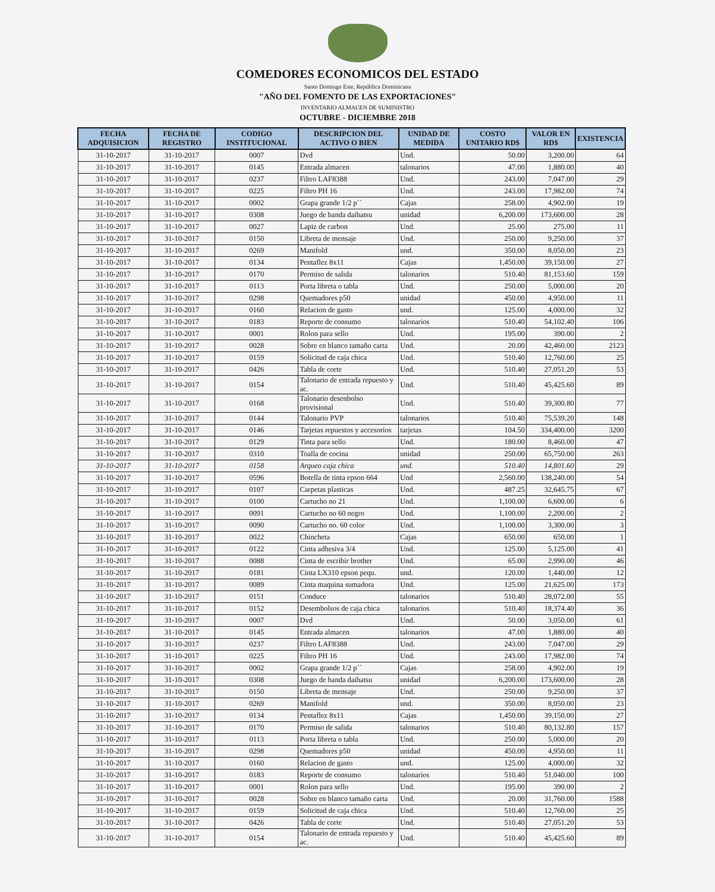COMEDORES ECONOMICOS DEL ESTADO
Santo Domingo Este, República Dominicana
"AÑO DEL FOMENTO DE LAS EXPORTACIONES"
INVENTARIO ALMACEN DE SUMINISTRO
OCTUBRE - DICIEMBRE 2018
| FECHA ADQUISICION | FECHA DE REGISTRO | CODIGO INSTITUCIONAL | DESCRIPCION DEL ACTIVO O BIEN | UNIDAD DE MEDIDA | COSTO UNITARIO RD$ | VALOR EN RD$ | EXISTENCIA |
| --- | --- | --- | --- | --- | --- | --- | --- |
| 31-10-2017 | 31-10-2017 | 0007 | Dvd | Und. | 50.00 | 3,200.00 | 64 |
| 31-10-2017 | 31-10-2017 | 0145 | Entrada almacen | talonarios | 47.00 | 1,880.00 | 40 |
| 31-10-2017 | 31-10-2017 | 0237 | Filtro LAF8388 | Und. | 243.00 | 7,047.00 | 29 |
| 31-10-2017 | 31-10-2017 | 0225 | Filtro PH 16 | Und. | 243.00 | 17,982.00 | 74 |
| 31-10-2017 | 31-10-2017 | 0002 | Grapa grande 1/2 p´´ | Cajas | 258.00 | 4,902.00 | 19 |
| 31-10-2017 | 31-10-2017 | 0308 | Juego de banda daihatsu | unidad | 6,200.00 | 173,600.00 | 28 |
| 31-10-2017 | 31-10-2017 | 0027 | Lapiz de carbon | Und. | 25.00 | 275.00 | 11 |
| 31-10-2017 | 31-10-2017 | 0150 | Libreta de mensaje | Und. | 250.00 | 9,250.00 | 37 |
| 31-10-2017 | 31-10-2017 | 0269 | Manifold | und. | 350.00 | 8,050.00 | 23 |
| 31-10-2017 | 31-10-2017 | 0134 | Pentaflez 8x11 | Cajas | 1,450.00 | 39,150.00 | 27 |
| 31-10-2017 | 31-10-2017 | 0170 | Permiso de salida | talonarios | 510.40 | 81,153.60 | 159 |
| 31-10-2017 | 31-10-2017 | 0113 | Porta libreta o tabla | Und. | 250.00 | 5,000.00 | 20 |
| 31-10-2017 | 31-10-2017 | 0298 | Quemadores p50 | unidad | 450.00 | 4,950.00 | 11 |
| 31-10-2017 | 31-10-2017 | 0160 | Relacion de gasto | und. | 125.00 | 4,000.00 | 32 |
| 31-10-2017 | 31-10-2017 | 0183 | Reporte de consumo | talonarios | 510.40 | 54,102.40 | 106 |
| 31-10-2017 | 31-10-2017 | 0001 | Rolon para sello | Und. | 195.00 | 390.00 | 2 |
| 31-10-2017 | 31-10-2017 | 0028 | Sobre en blanco tamaño carta | Und. | 20.00 | 42,460.00 | 2123 |
| 31-10-2017 | 31-10-2017 | 0159 | Solicitud de caja chica | Und. | 510.40 | 12,760.00 | 25 |
| 31-10-2017 | 31-10-2017 | 0426 | Tabla de corte | Und. | 510.40 | 27,051.20 | 53 |
| 31-10-2017 | 31-10-2017 | 0154 | Talonario de entrada repuesto y ac. | Und. | 510.40 | 45,425.60 | 89 |
| 31-10-2017 | 31-10-2017 | 0168 | Talonario desenbolso provisional | Und. | 510.40 | 39,300.80 | 77 |
| 31-10-2017 | 31-10-2017 | 0144 | Talonario PVP | talonarios | 510.40 | 75,539.20 | 148 |
| 31-10-2017 | 31-10-2017 | 0146 | Tarjetas repuestos y accesorios | tarjetas | 104.50 | 334,400.00 | 3200 |
| 31-10-2017 | 31-10-2017 | 0129 | Tinta para sello | Und. | 180.00 | 8,460.00 | 47 |
| 31-10-2017 | 31-10-2017 | 0310 | Toalla de cocina | unidad | 250.00 | 65,750.00 | 263 |
| 31-10-2017 | 31-10-2017 | 0158 | Arqueo caja chica | und. | 510.40 | 14,801.60 | 29 |
| 31-10-2017 | 31-10-2017 | 0596 | Botella de tinta epson 664 | Und | 2,560.00 | 138,240.00 | 54 |
| 31-10-2017 | 31-10-2017 | 0107 | Carpetas plasticas | Und. | 487.25 | 32,645.75 | 67 |
| 31-10-2017 | 31-10-2017 | 0100 | Cartucho no 21 | Und. | 1,100.00 | 6,600.00 | 6 |
| 31-10-2017 | 31-10-2017 | 0091 | Cartucho no 60 negro | Und. | 1,100.00 | 2,200.00 | 2 |
| 31-10-2017 | 31-10-2017 | 0090 | Cartucho no. 60 color | Und. | 1,100.00 | 3,300.00 | 3 |
| 31-10-2017 | 31-10-2017 | 0022 | Chincheta | Cajas | 650.00 | 650.00 | 1 |
| 31-10-2017 | 31-10-2017 | 0122 | Cinta adhesiva 3/4 | Und. | 125.00 | 5,125.00 | 41 |
| 31-10-2017 | 31-10-2017 | 0088 | Cinta de escribir brother | Und. | 65.00 | 2,990.00 | 46 |
| 31-10-2017 | 31-10-2017 | 0181 | Cinta LX310 epson pequ. | und. | 120.00 | 1,440.00 | 12 |
| 31-10-2017 | 31-10-2017 | 0089 | Cinta maquina sumadora | Und. | 125.00 | 21,625.00 | 173 |
| 31-10-2017 | 31-10-2017 | 0151 | Conduce | talonarios | 510.40 | 28,072.00 | 55 |
| 31-10-2017 | 31-10-2017 | 0152 | Desembolsos de caja chica | talonarios | 510.40 | 18,374.40 | 36 |
| 31-10-2017 | 31-10-2017 | 0007 | Dvd | Und. | 50.00 | 3,050.00 | 61 |
| 31-10-2017 | 31-10-2017 | 0145 | Entrada almacen | talonarios | 47.00 | 1,880.00 | 40 |
| 31-10-2017 | 31-10-2017 | 0237 | Filtro LAF8388 | Und. | 243.00 | 7,047.00 | 29 |
| 31-10-2017 | 31-10-2017 | 0225 | Filtro PH 16 | Und. | 243.00 | 17,982.00 | 74 |
| 31-10-2017 | 31-10-2017 | 0002 | Grapa grande 1/2 p´´ | Cajas | 258.00 | 4,902.00 | 19 |
| 31-10-2017 | 31-10-2017 | 0308 | Juego de banda daihatsu | unidad | 6,200.00 | 173,600.00 | 28 |
| 31-10-2017 | 31-10-2017 | 0150 | Libreta de mensaje | Und. | 250.00 | 9,250.00 | 37 |
| 31-10-2017 | 31-10-2017 | 0269 | Manifold | und. | 350.00 | 8,050.00 | 23 |
| 31-10-2017 | 31-10-2017 | 0134 | Pentaflez 8x11 | Cajas | 1,450.00 | 39,150.00 | 27 |
| 31-10-2017 | 31-10-2017 | 0170 | Permiso de salida | talonarios | 510.40 | 80,132.80 | 157 |
| 31-10-2017 | 31-10-2017 | 0113 | Porta libreta o tabla | Und. | 250.00 | 5,000.00 | 20 |
| 31-10-2017 | 31-10-2017 | 0298 | Quemadores p50 | unidad | 450.00 | 4,950.00 | 11 |
| 31-10-2017 | 31-10-2017 | 0160 | Relacion de gasto | und. | 125.00 | 4,000.00 | 32 |
| 31-10-2017 | 31-10-2017 | 0183 | Reporte de consumo | talonarios | 510.40 | 51,040.00 | 100 |
| 31-10-2017 | 31-10-2017 | 0001 | Rolon para sello | Und. | 195.00 | 390.00 | 2 |
| 31-10-2017 | 31-10-2017 | 0028 | Sobre en blanco tamaño carta | Und. | 20.00 | 31,760.00 | 1588 |
| 31-10-2017 | 31-10-2017 | 0159 | Solicitud de caja chica | Und. | 510.40 | 12,760.00 | 25 |
| 31-10-2017 | 31-10-2017 | 0426 | Tabla de corte | Und. | 510.40 | 27,051.20 | 53 |
| 31-10-2017 | 31-10-2017 | 0154 | Talonario de entrada repuesto y ac. | Und. | 510.40 | 45,425.60 | 89 |